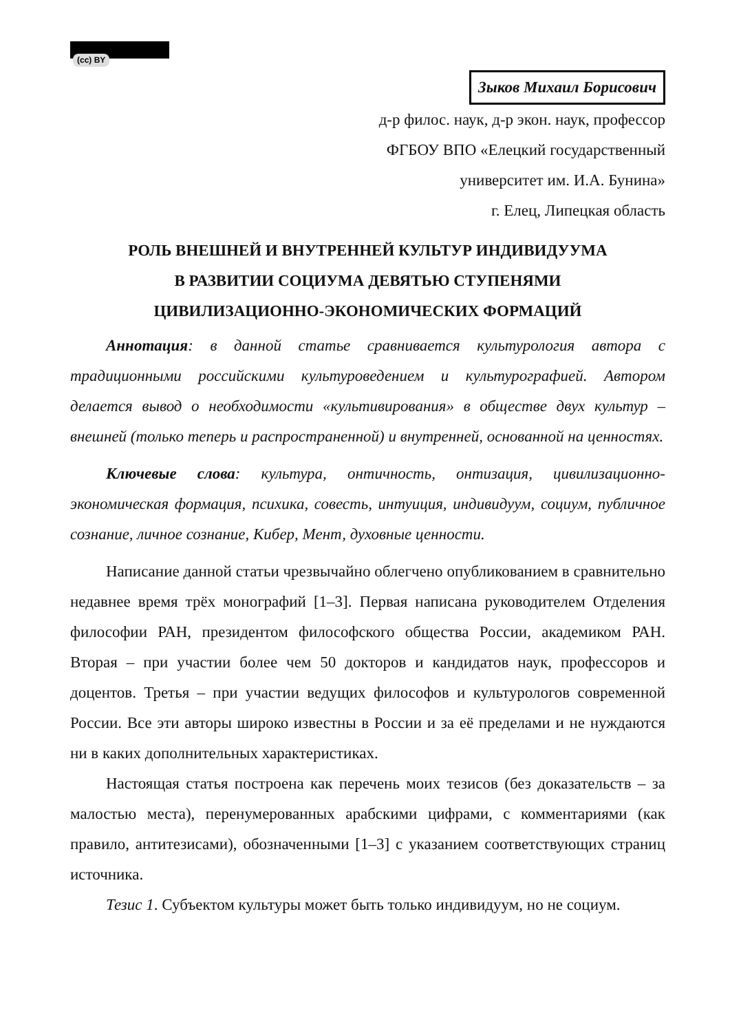(cc) BY
Зыков Михаил Борисович
д-р филос. наук, д-р экон. наук, профессор
ФГБОУ ВПО «Елецкий государственный
университет им. И.А. Бунина»
г. Елец, Липецкая область
РОЛЬ ВНЕШНЕЙ И ВНУТРЕННЕЙ КУЛЬТУР ИНДИВИДУУМА
В РАЗВИТИИ СОЦИУМА ДЕВЯТЬЮ СТУПЕНЯМИ
ЦИВИЛИЗАЦИОННО-ЭКОНОМИЧЕСКИХ ФОРМАЦИЙ
Аннотация: в данной статье сравнивается культурология автора с традиционными российскими культуроведением и культурографией. Автором делается вывод о необходимости «культивирования» в обществе двух культур – внешней (только теперь и распространенной) и внутренней, основанной на ценностях.
Ключевые слова: культура, онтичность, онтизация, цивилизационно-экономическая формация, психика, совесть, интуиция, индивидуум, социум, публичное сознание, личное сознание, Кибер, Мент, духовные ценности.
Написание данной статьи чрезвычайно облегчено опубликованием в сравнительно недавнее время трёх монографий [1–3]. Первая написана руководителем Отделения философии РАН, президентом философского общества России, академиком РАН. Вторая – при участии более чем 50 докторов и кандидатов наук, профессоров и доцентов. Третья – при участии ведущих философов и культурологов современной России. Все эти авторы широко известны в России и за её пределами и не нуждаются ни в каких дополнительных характеристиках.
Настоящая статья построена как перечень моих тезисов (без доказательств – за малостью места), перенумерованных арабскими цифрами, с комментариями (как правило, антитезисами), обозначенными [1–3] с указанием соответствующих страниц источника.
Тезис 1. Субъектом культуры может быть только индивидуум, но не социум.